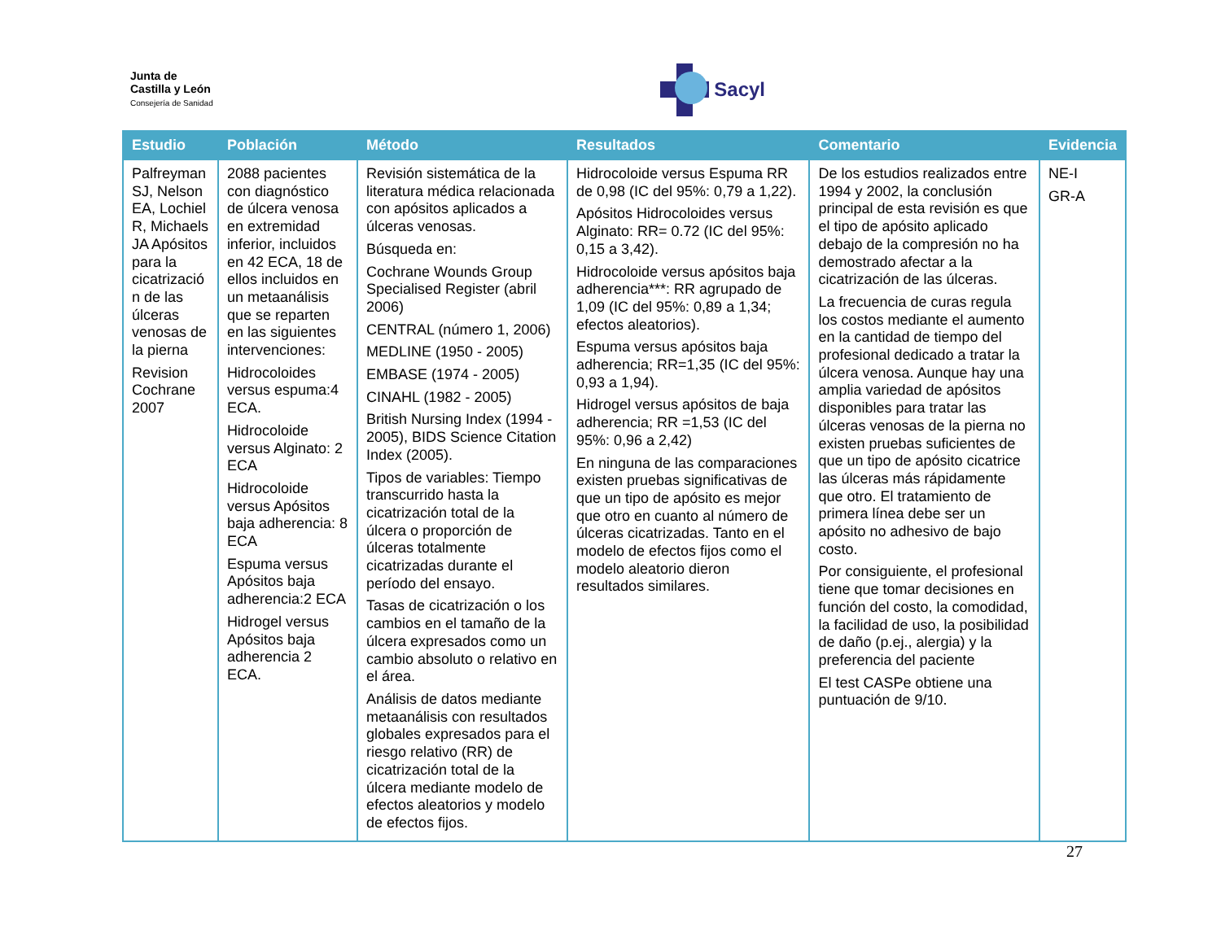Junta de
Castilla y León
Consejería de Sanidad
Sacyl
| Estudio | Población | Método | Resultados | Comentario | Evidencia |
| --- | --- | --- | --- | --- | --- |
| Palfreyman SJ, Nelson EA, Lochiel R, Michaels JA Apósitos para la cicatrizació n de las úlceras venosas de la pierna Revision Cochrane 2007 | 2088 pacientes con diagnóstico de úlcera venosa en extremidad inferior, incluidos en 42 ECA, 18 de ellos incluidos en un metaanálisis que se reparten en las siguientes intervenciones: Hidrocoloides versus espuma:4 ECA. Hidrocoloide versus Alginato: 2 ECA Hidrocoloide versus Apósitos baja adherencia: 8 ECA Espuma versus Apósitos baja adherencia:2 ECA Hidrogel versus Apósitos baja adherencia 2 ECA. | Revisión sistemática de la literatura médica relacionada con apósitos aplicados a úlceras venosas. Búsqueda en: Cochrane Wounds Group Specialised Register (abril 2006) CENTRAL (número 1, 2006) MEDLINE (1950 - 2005) EMBASE (1974 - 2005) CINAHL (1982 - 2005) British Nursing Index (1994 - 2005), BIDS Science Citation Index (2005). Tipos de variables: Tiempo transcurrido hasta la cicatrización total de la úlcera o proporción de úlceras totalmente cicatrizadas durante el período del ensayo. Tasas de cicatrización o los cambios en el tamaño de la úlcera expresados como un cambio absoluto o relativo en el área. Análisis de datos mediante metaanálisis con resultados globales expresados para el riesgo relativo (RR) de cicatrización total de la úlcera mediante modelo de efectos aleatorios y modelo de efectos fijos. | Hidrocoloide versus Espuma RR de 0,98 (IC del 95%: 0,79 a 1,22). Apósitos Hidrocoloides versus Alginato: RR= 0.72 (IC del 95%: 0,15 a 3,42). Hidrocoloide versus apósitos baja adherencia***: RR agrupado de 1,09 (IC del 95%: 0,89 a 1,34; efectos aleatorios). Espuma versus apósitos baja adherencia; RR=1,35 (IC del 95%: 0,93 a 1,94). Hidrogel versus apósitos de baja adherencia; RR =1,53 (IC del 95%: 0,96 a 2,42) En ninguna de las comparaciones existen pruebas significativas de que un tipo de apósito es mejor que otro en cuanto al número de úlceras cicatrizadas. Tanto en el modelo de efectos fijos como el modelo aleatorio dieron resultados similares. | De los estudios realizados entre 1994 y 2002, la conclusión principal de esta revisión es que el tipo de apósito aplicado debajo de la compresión no ha demostrado afectar a la cicatrización de las úlceras. La frecuencia de curas regula los costos mediante el aumento en la cantidad de tiempo del profesional dedicado a tratar la úlcera venosa. Aunque hay una amplia variedad de apósitos disponibles para tratar las úlceras venosas de la pierna no existen pruebas suficientes de que un tipo de apósito cicatrice las úlceras más rápidamente que otro. El tratamiento de primera línea debe ser un apósito no adhesivo de bajo costo. Por consiguiente, el profesional tiene que tomar decisiones en función del costo, la comodidad, la facilidad de uso, la posibilidad de daño (p.ej., alergia) y la preferencia del paciente El test CASPe obtiene una puntuación de 9/10. | NE-I GR-A |
27